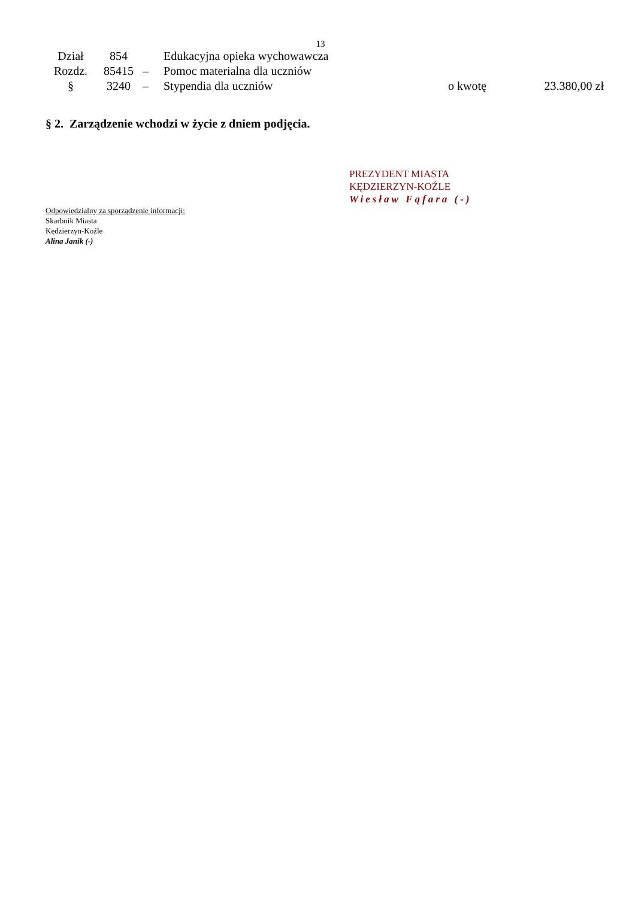13
| Dział | 854 | | Edukacyjna opieka wychowawcza | | |
| Rozdz. | 85415 | – | Pomoc materialna dla uczniów | | |
| § | 3240 | – | Stypendia dla uczniów | o kwotę | 23.380,00 zł |
§ 2. Zarządzenie wchodzi w życie z dniem podjęcia.
PREZYDENT MIASTA
KĘDZIERZYN-KOŹLE
Wiesław Fąfara (-)
Odpowiedzialny za sporządzenie informacji:
Skarbnik Miasta
Kędzierzyn-Koźle
Alina Janik (-)